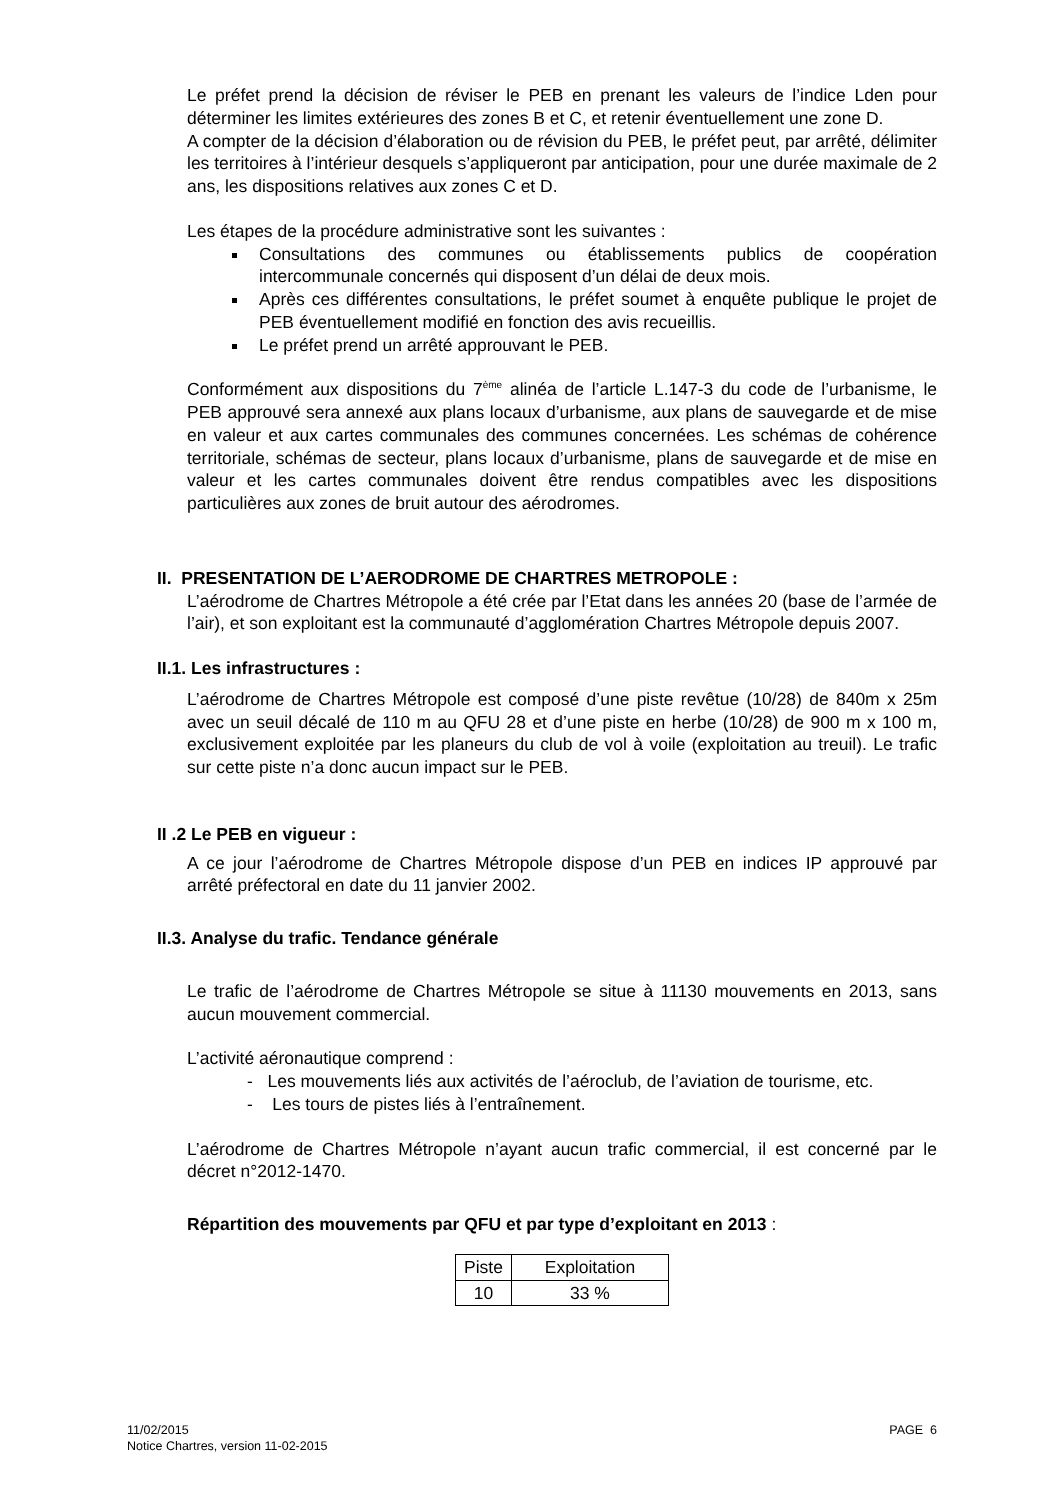Le préfet prend la décision de réviser le PEB en prenant les valeurs de l’indice Lden pour déterminer les limites extérieures des zones B et C, et retenir éventuellement une zone D.
A compter de la décision d’élaboration ou de révision du PEB, le préfet peut, par arrêté, délimiter les territoires à l’intérieur desquels s’appliqueront par anticipation, pour une durée maximale de 2 ans, les dispositions relatives aux zones C et D.
Les étapes de la procédure administrative sont les suivantes :
Consultations des communes ou établissements publics de coopération intercommunale concernés qui disposent d’un délai de deux mois.
Après ces différentes consultations, le préfet soumet à enquête publique le projet de PEB éventuellement modifié en fonction des avis recueillis.
Le préfet prend un arrêté approuvant le PEB.
Conformément aux dispositions du 7<sup>ème</sup> alinéa de l’article L.147-3 du code de l’urbanisme, le PEB approuvé sera annexé aux plans locaux d’urbanisme, aux plans de sauvegarde et de mise en valeur et aux cartes communales des communes concernées. Les schémas de cohérence territoriale, schémas de secteur, plans locaux d’urbanisme, plans de sauvegarde et de mise en valeur et les cartes communales doivent être rendus compatibles avec les dispositions particulières aux zones de bruit autour des aérodromes.
II. PRESENTATION DE L’AERODROME DE CHARTRES METROPOLE :
L’aérodrome de Chartres Métropole a été crée par l’Etat dans les années 20 (base de l’armée de l’air), et son exploitant est la communauté d’agglomération Chartres Métropole depuis 2007.
II.1. Les infrastructures :
L’aérodrome de Chartres Métropole est composé d’une piste revêtue (10/28) de 840m x 25m avec un seuil décalé de 110 m au QFU 28 et d’une piste en herbe (10/28) de 900 m x 100 m, exclusivement exploitée par les planeurs du club de vol à voile (exploitation au treuil). Le trafic sur cette piste n’a donc aucun impact sur le PEB.
II .2 Le PEB en vigueur :
A ce jour l’aérodrome de Chartres Métropole dispose d’un PEB en indices IP approuvé par arrêté préfectoral en date du 11 janvier 2002.
II.3. Analyse du trafic. Tendance générale
Le trafic de l’aérodrome de Chartres Métropole se situe à 11130 mouvements en 2013, sans aucun mouvement commercial.
L’activité aéronautique comprend :
- Les mouvements liés aux activités de l’aéroclub, de l’aviation de tourisme, etc.
- Les tours de pistes liés à l’entraînement.
L’aérodrome de Chartres Métropole n’ayant aucun trafic commercial, il est concerné par le décret n°2012-1470.
Répartition des mouvements par QFU et par type d’exploitant en 2013 :
| Piste | Exploitation |
| --- | --- |
| 10 | 33 % |
11/02/2015
Notice Chartres, version 11-02-2015
PAGE 6